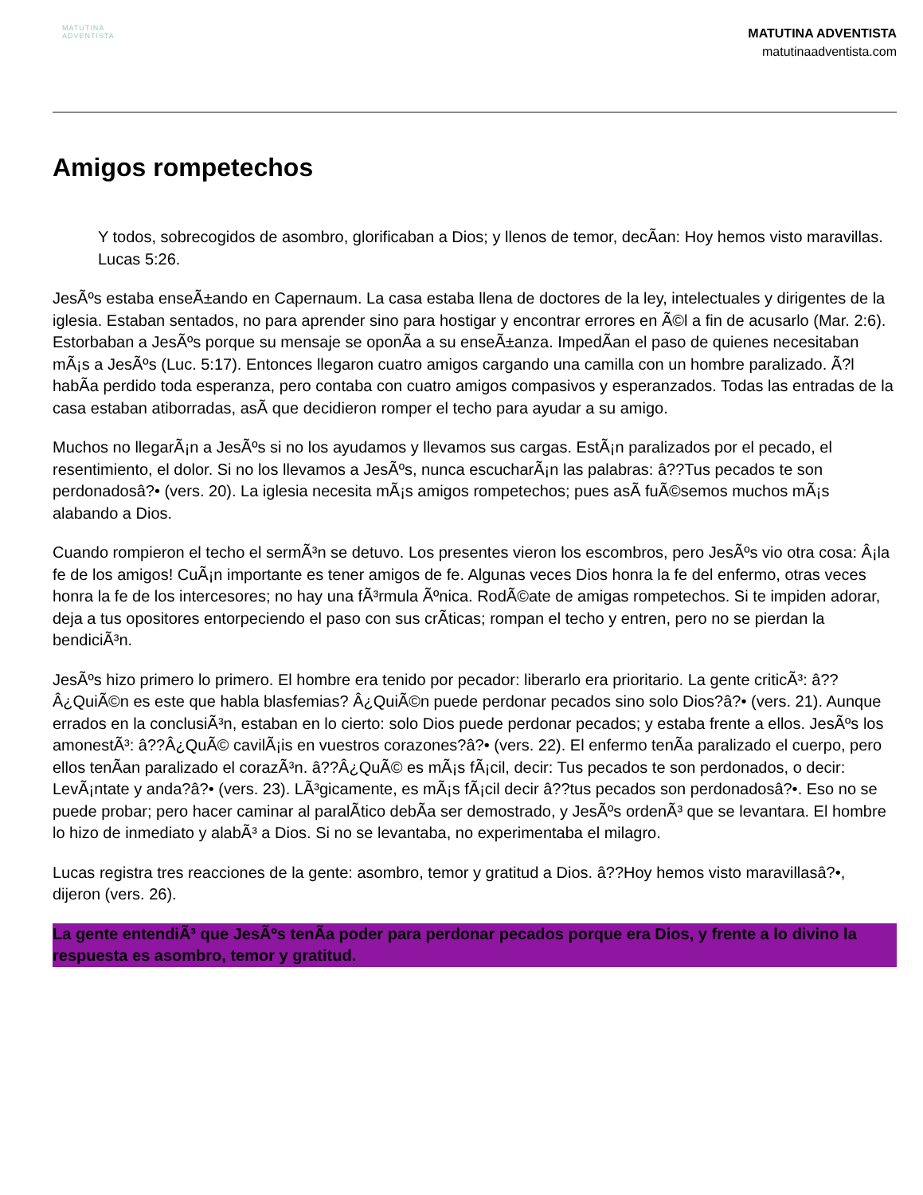MATUTINA
ADVENTISTA
MATUTINA ADVENTISTA
matutinaadventista.com
Amigos rompetechos
Y todos, sobrecogidos de asombro, glorificaban a Dios; y llenos de temor, decÃan: Hoy hemos visto maravillas. Lucas 5:26.
JesÃºs estaba enseÃ±ando en Capernaum. La casa estaba llena de doctores de la ley, intelectuales y dirigentes de la iglesia. Estaban sentados, no para aprender sino para hostigar y encontrar errores en Ã©l a fin de acusarlo (Mar. 2:6). Estorbaban a JesÃºs porque su mensaje se oponÃa a su enseÃ±anza. ImpedÃan el paso de quienes necesitaban mÃ¡s a JesÃºs (Luc. 5:17). Entonces llegaron cuatro amigos cargando una camilla con un hombre paralizado. Ã?l habÃa perdido toda esperanza, pero contaba con cuatro amigos compasivos y esperanzados. Todas las entradas de la casa estaban atiborradas, asÃ que decidieron romper el techo para ayudar a su amigo.
Muchos no llegarÃ¡n a JesÃºs si no los ayudamos y llevamos sus cargas. EstÃ¡n paralizados por el pecado, el resentimiento, el dolor. Si no los llevamos a JesÃºs, nunca escucharÃ¡n las palabras: â??Tus pecados te son perdonadosâ?• (vers. 20). La iglesia necesita mÃ¡s amigos rompetechos; pues asÃ fuÃ©semos muchos mÃ¡s alabando a Dios.
Cuando rompieron el techo el sermÃ³n se detuvo. Los presentes vieron los escombros, pero JesÃºs vio otra cosa: Â¡la fe de los amigos! CuÃ¡n importante es tener amigos de fe. Algunas veces Dios honra la fe del enfermo, otras veces honra la fe de los intercesores; no hay una fÃ³rmula Ãºnica. RodÃ©ate de amigas rompetechos. Si te impiden adorar, deja a tus opositores entorpeciendo el paso con sus crÃticas; rompan el techo y entren, pero no se pierdan la bendiciÃ³n.
JesÃºs hizo primero lo primero. El hombre era tenido por pecador: liberarlo era prioritario. La gente criticÃ³: â??Â¿QuiÃ©n es este que habla blasfemias? Â¿QuiÃ©n puede perdonar pecados sino solo Dios?â?• (vers. 21). Aunque errados en la conclusiÃ³n, estaban en lo cierto: solo Dios puede perdonar pecados; y estaba frente a ellos. JesÃºs los amonestÃ³: â??Â¿QuÃ© cavilÃ¡is en vuestros corazones?â?• (vers. 22). El enfermo tenÃa paralizado el cuerpo, pero ellos tenÃan paralizado el corazÃ³n. â??Â¿QuÃ© es mÃ¡s fÃ¡cil, decir: Tus pecados te son perdonados, o decir: LevÃ¡ntate y anda?â?• (vers. 23). LÃ³gicamente, es mÃ¡s fÃ¡cil decir â??tus pecados son perdonadosâ?•. Eso no se puede probar; pero hacer caminar al paralÃtico debÃa ser demostrado, y JesÃºs ordenÃ³ que se levantara. El hombre lo hizo de inmediato y alabÃ³ a Dios. Si no se levantaba, no experimentaba el milagro.
Lucas registra tres reacciones de la gente: asombro, temor y gratitud a Dios. â??Hoy hemos visto maravillasâ?•, dijeron (vers. 26).
La gente entendiÃ³ que JesÃºs tenÃa poder para perdonar pecados porque era Dios, y frente a lo divino la respuesta es asombro, temor y gratitud.